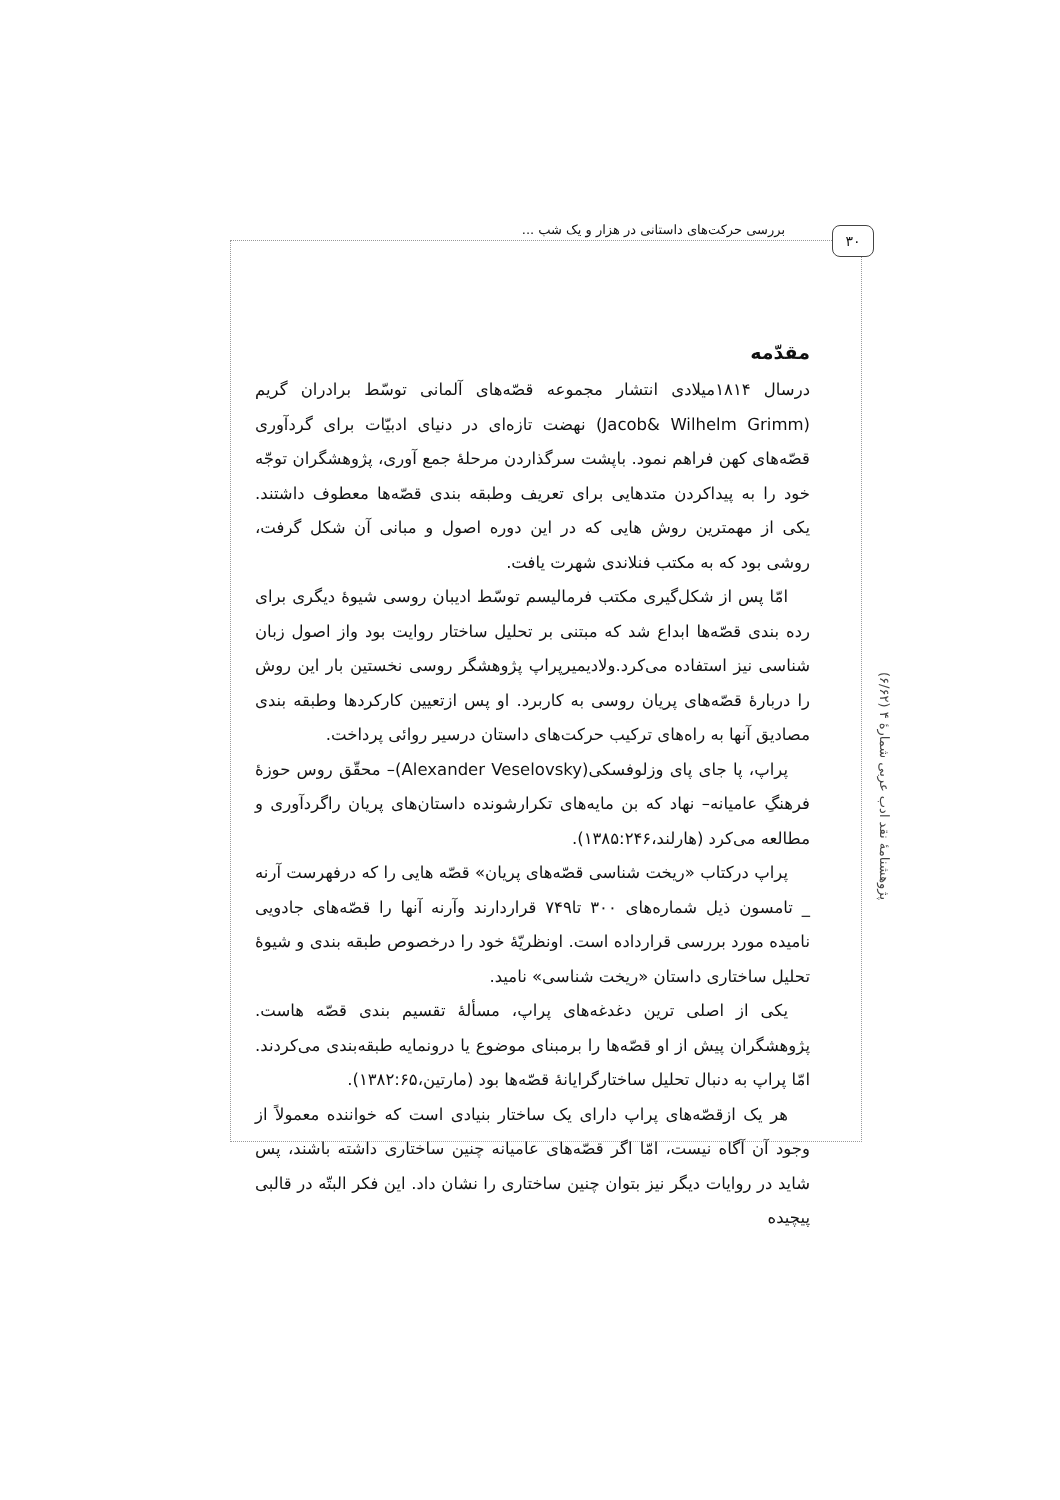بررسی حرکت‌های داستانی در هزار و یک شب ... ۳۰
پژوهشنامهٔ نقد ادب عربی شمارهٔ ۴ (۶/۶۲)
مقدّمه
درسال ۱۸۱۴میلادی انتشار مجموعه قصّه‌های آلمانی توسّط برادران گریم (Jacob& Wilhelm Grimm) نهضت تازه‌ای در دنیای ادبیّات برای گردآوری قصّه‌های کهن فراهم نمود. باپشت سرگذاردن مرحلهٔ جمع آوری، پژوهشگران توجّه خود را به پیداکردن متدهایی برای تعریف وطبقه بندی قصّه‌ها معطوف داشتند. یکی از مهمترین روش هایی که در این دوره اصول و مبانی آن شکل گرفت، روشی بود که به مکتب فنلاندی شهرت یافت.
امّا پس از شکل‌گیری مکتب فرمالیسم توسّط ادیبان روسی شیوهٔ دیگری برای رده بندی قصّه‌ها ابداع شد که مبتنی بر تحلیل ساختار روایت بود واز اصول زبان شناسی نیز استفاده می‌کرد.ولادیمیرپراپ پژوهشگر روسی نخستین بار این روش را دربارهٔ قصّه‌های پریان روسی به کاربرد. او پس ازتعیین کارکردها وطبقه بندی مصادیق آنها به راه‌های ترکیب حرکت‌های داستان درسیر روائی پرداخت.
پراپ، پا جای پای وزلوفسکی(Alexander Veselovsky)– محقّق روس حوزهٔ فرهنگِ عامیانه– نهاد که بن مایه‌های تکرارشونده داستان‌های پریان راگردآوری و مطالعه می‌کرد (هارلند،۱۳۸۵:۲۴۶).
پراپ درکتاب «ریخت شناسی قصّه‌های پریان» قصّه هایی را که درفهرست آرنه _ تامسون ذیل شماره‌های ۳۰۰ تا۷۴۹ قراردارند وآرنه آنها را قصّه‌های جادویی نامیده مورد بررسی قرارداده است. اونظریّهٔ خود را درخصوص طبقه بندی و شیوهٔ تحلیل ساختاری داستان «ریخت شناسی» نامید.
یکی از اصلی ترین دغدغه‌های پراپ، مسألهٔ تقسیم بندی قصّه هاست. پژوهشگران پیش از او قصّه‌ها را برمبنای موضوع یا درونمایه طبقه‌بندی می‌کردند. امّا پراپ به دنبال تحلیل ساختارگرایانهٔ قصّه‌ها بود (مارتین،۱۳۸۲:۶۵).
هر یک ازقصّه‌های پراپ دارای یک ساختار بنیادی است که خواننده معمولاً از وجود آن آگاه نیست، امّا اگر قصّه‌های عامیانه چنین ساختاری داشته باشند، پس شاید در روایات دیگر نیز بتوان چنین ساختاری را نشان داد. این فکر البتّه در قالبی پیچیده